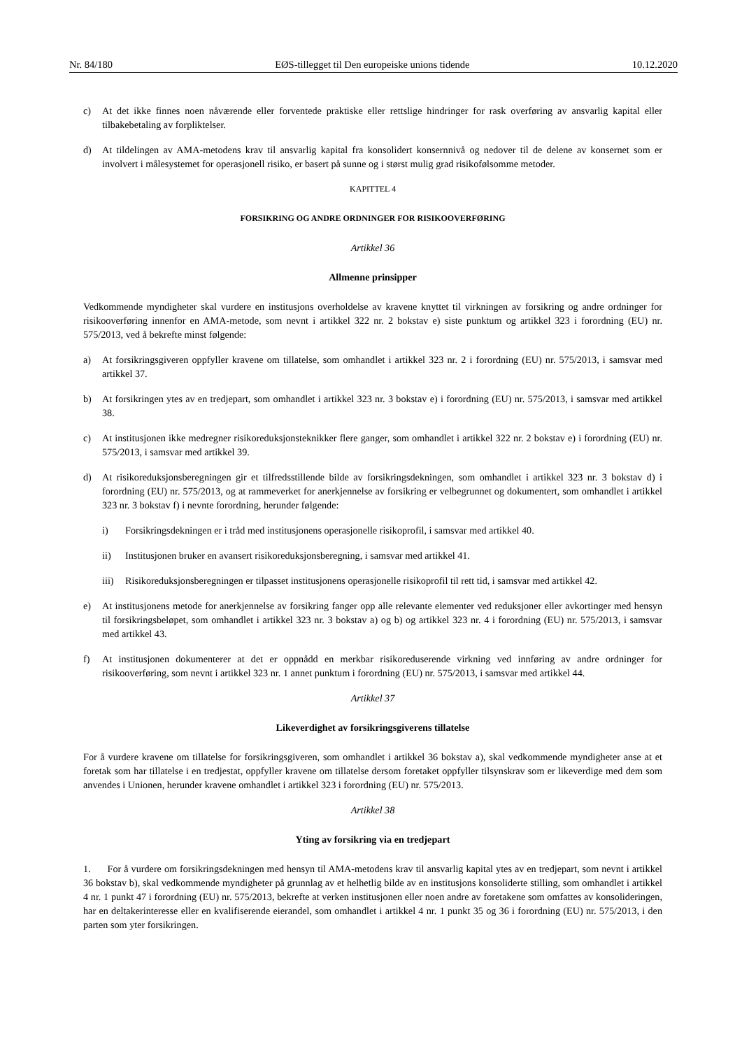Nr. 84/180 EØS-tillegget til Den europeiske unions tidende 10.12.2020
c) At det ikke finnes noen nåværende eller forventede praktiske eller rettslige hindringer for rask overføring av ansvarlig kapital eller tilbakebetaling av forpliktelser.
d) At tildelingen av AMA-metodens krav til ansvarlig kapital fra konsolidert konsernnivå og nedover til de delene av konsernet som er involvert i målesystemet for operasjonell risiko, er basert på sunne og i størst mulig grad risikofølsomme metoder.
KAPITTEL 4
FORSIKRING OG ANDRE ORDNINGER FOR RISIKOOVERFØRING
Artikkel 36
Allmenne prinsipper
Vedkommende myndigheter skal vurdere en institusjons overholdelse av kravene knyttet til virkningen av forsikring og andre ordninger for risikooverføring innenfor en AMA-metode, som nevnt i artikkel 322 nr. 2 bokstav e) siste punktum og artikkel 323 i forordning (EU) nr. 575/2013, ved å bekrefte minst følgende:
a) At forsikringsgiveren oppfyller kravene om tillatelse, som omhandlet i artikkel 323 nr. 2 i forordning (EU) nr. 575/2013, i samsvar med artikkel 37.
b) At forsikringen ytes av en tredjepart, som omhandlet i artikkel 323 nr. 3 bokstav e) i forordning (EU) nr. 575/2013, i samsvar med artikkel 38.
c) At institusjonen ikke medregner risikoreduksjonsteknikker flere ganger, som omhandlet i artikkel 322 nr. 2 bokstav e) i forordning (EU) nr. 575/2013, i samsvar med artikkel 39.
d) At risikoreduksjonsberegningen gir et tilfredsstillende bilde av forsikringsdekningen, som omhandlet i artikkel 323 nr. 3 bokstav d) i forordning (EU) nr. 575/2013, og at rammeverket for anerkjennelse av forsikring er velbegrunnet og dokumentert, som omhandlet i artikkel 323 nr. 3 bokstav f) i nevnte forordning, herunder følgende:
i) Forsikringsdekningen er i tråd med institusjonens operasjonelle risikoprofil, i samsvar med artikkel 40.
ii) Institusjonen bruker en avansert risikoreduksjonsberegning, i samsvar med artikkel 41.
iii) Risikoreduksjonsberegningen er tilpasset institusjonens operasjonelle risikoprofil til rett tid, i samsvar med artikkel 42.
e) At institusjonens metode for anerkjennelse av forsikring fanger opp alle relevante elementer ved reduksjoner eller avkortinger med hensyn til forsikringsbeløpet, som omhandlet i artikkel 323 nr. 3 bokstav a) og b) og artikkel 323 nr. 4 i forordning (EU) nr. 575/2013, i samsvar med artikkel 43.
f) At institusjonen dokumenterer at det er oppnådd en merkbar risikoreduserende virkning ved innføring av andre ordninger for risikooverføring, som nevnt i artikkel 323 nr. 1 annet punktum i forordning (EU) nr. 575/2013, i samsvar med artikkel 44.
Artikkel 37
Likeverdighet av forsikringsgiverens tillatelse
For å vurdere kravene om tillatelse for forsikringsgiveren, som omhandlet i artikkel 36 bokstav a), skal vedkommende myndigheter anse at et foretak som har tillatelse i en tredjestat, oppfyller kravene om tillatelse dersom foretaket oppfyller tilsynskrav som er likeverdige med dem som anvendes i Unionen, herunder kravene omhandlet i artikkel 323 i forordning (EU) nr. 575/2013.
Artikkel 38
Yting av forsikring via en tredjepart
1. For å vurdere om forsikringsdekningen med hensyn til AMA-metodens krav til ansvarlig kapital ytes av en tredjepart, som nevnt i artikkel 36 bokstav b), skal vedkommende myndigheter på grunnlag av et helhetlig bilde av en institusjons konsoliderte stilling, som omhandlet i artikkel 4 nr. 1 punkt 47 i forordning (EU) nr. 575/2013, bekrefte at verken institusjonen eller noen andre av foretakene som omfattes av konsolideringen, har en deltakerinteresse eller en kvalifiserende eierandel, som omhandlet i artikkel 4 nr. 1 punkt 35 og 36 i forordning (EU) nr. 575/2013, i den parten som yter forsikringen.